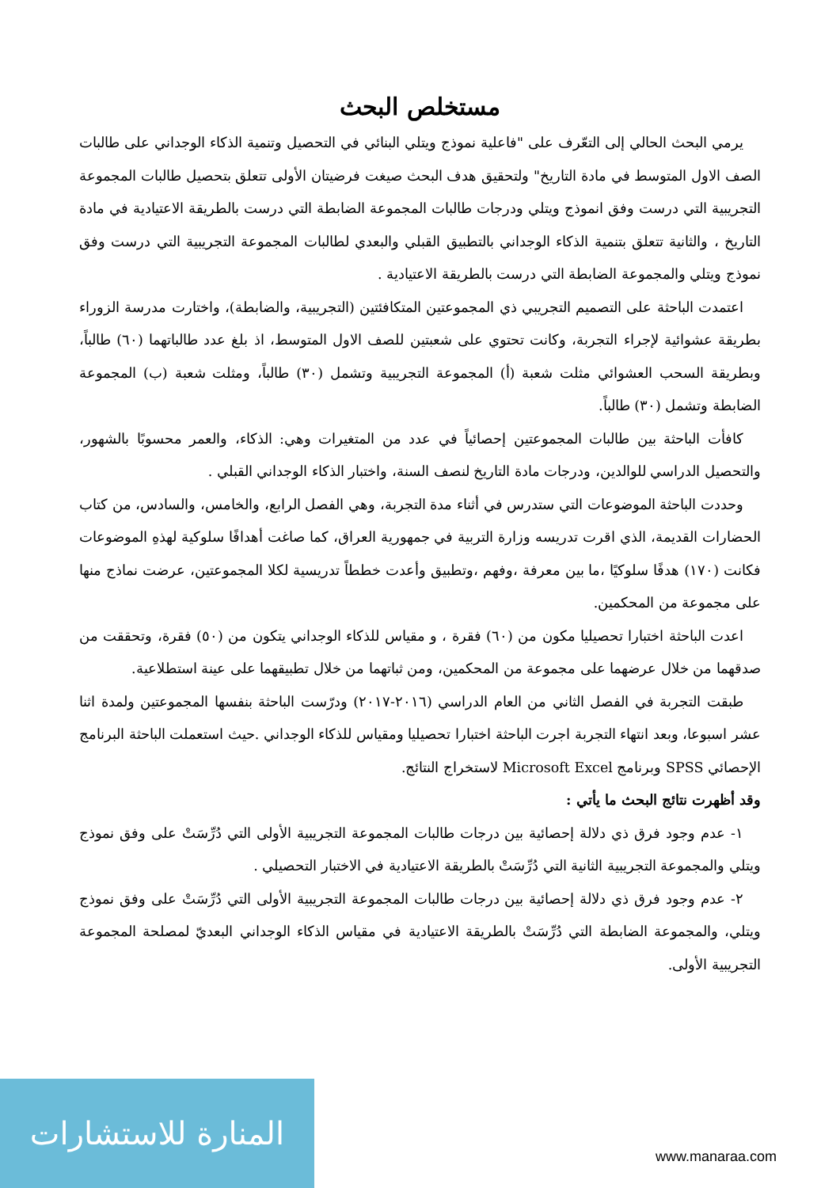مستخلص البحث
يرمي البحث الحالي إلى التعّرف على "فاعلية نموذج ويتلي البنائي في التحصيل وتنمية الذكاء الوجداني على طالبات الصف الاول المتوسط في مادة التاريخ" ولتحقيق هدف البحث صيغت فرضيتان الأولى تتعلق بتحصيل طالبات المجموعة التجريبية التي درست وفق انموذج ويتلي ودرجات طالبات المجموعة الضابطة التي درست بالطريقة الاعتيادية في مادة التاريخ ، والثانية تتعلق بتنمية الذكاء الوجداني بالتطبيق القبلي والبعدي لطالبات المجموعة التجريبية التي درست وفق نموذج ويتلي والمجموعة الضابطة التي درست بالطريقة الاعتيادية .
اعتمدت الباحثة على التصميم التجريبي ذي المجموعتين المتكافئتين (التجريبية، والضابطة)، واختارت مدرسة الزوراء بطريقة عشوائية لإجراء التجربة، وكانت تحتوي على شعبتين للصف الاول المتوسط، اذ بلغ عدد طالباتهما (٦٠) طالباً، وبطريقة السحب العشوائي مثلت شعبة (أ) المجموعة التجريبية وتشمل (٣٠) طالباً، ومثلت شعبة (ب) المجموعة الضابطة وتشمل (٣٠) طالباً.
كافأت الباحثة بين طالبات المجموعتين إحصائياً في عدد من المتغيرات وهي: الذكاء، والعمر محسوبًا بالشهور، والتحصيل الدراسي للوالدين، ودرجات مادة التاريخ لنصف السنة، واختبار الذكاء الوجداني القبلي .
وحددت الباحثة الموضوعات التي ستدرس في أثناء مدة التجربة، وهي الفصل الرابع، والخامس، والسادس، من كتاب الحضارات القديمة، الذي اقرت تدريسه وزارة التربية في جمهورية العراق، كما صاغت أهدافًا سلوكية لهذهِ الموضوعات فكانت (١٧٠) هدفًا سلوكيًا ،ما بين معرفة ،وفهم ،وتطبيق وأعدت خططاً تدريسية لكلا المجموعتين، عرضت نماذج منها على مجموعة من المحكمين.
اعدت الباحثة اختبارا تحصيليا مكون من (٦٠) فقرة ، و مقياس للذكاء الوجداني يتكون من (٥٠) فقرة، وتحققت من صدقهما من خلال عرضهما على مجموعة من المحكمين، ومن ثباتهما من خلال تطبيقهما على عينة استطلاعية.
طبقت التجربة في الفصل الثاني من العام الدراسي (٢٠١٦-٢٠١٧) ودرّست الباحثة بنفسها المجموعتين ولمدة اثنا عشر اسبوعا، وبعد انتهاء التجربة اجرت الباحثة اختبارا تحصيليا ومقياس للذكاء الوجداني .حيث استعملت الباحثة البرنامج الإحصائي SPSS وبرنامج Microsoft Excel لاستخراج النتائج.
وقد أظهرت نتائج البحث ما يأتي :
١- عدم وجود فرق ذي دلالة إحصائية بين درجات طالبات المجموعة التجريبية الأولى التي دُرِّسَتْ على وفق نموذج ويتلي والمجموعة التجريبية الثانية التي دُرِّسَتْ بالطريقة الاعتيادية في الاختبار التحصيلي .
٢- عدم وجود فرق ذي دلالة إحصائية بين درجات طالبات المجموعة التجريبية الأولى التي دُرِّسَتْ على وفق نموذج ويتلي، والمجموعة الضابطة التي دُرِّسَتْ بالطريقة الاعتيادية في مقياس الذكاء الوجداني البعديّ لمصلحة المجموعة التجريبية الأولى.
المنارة للاستشارات
www.manaraa.com